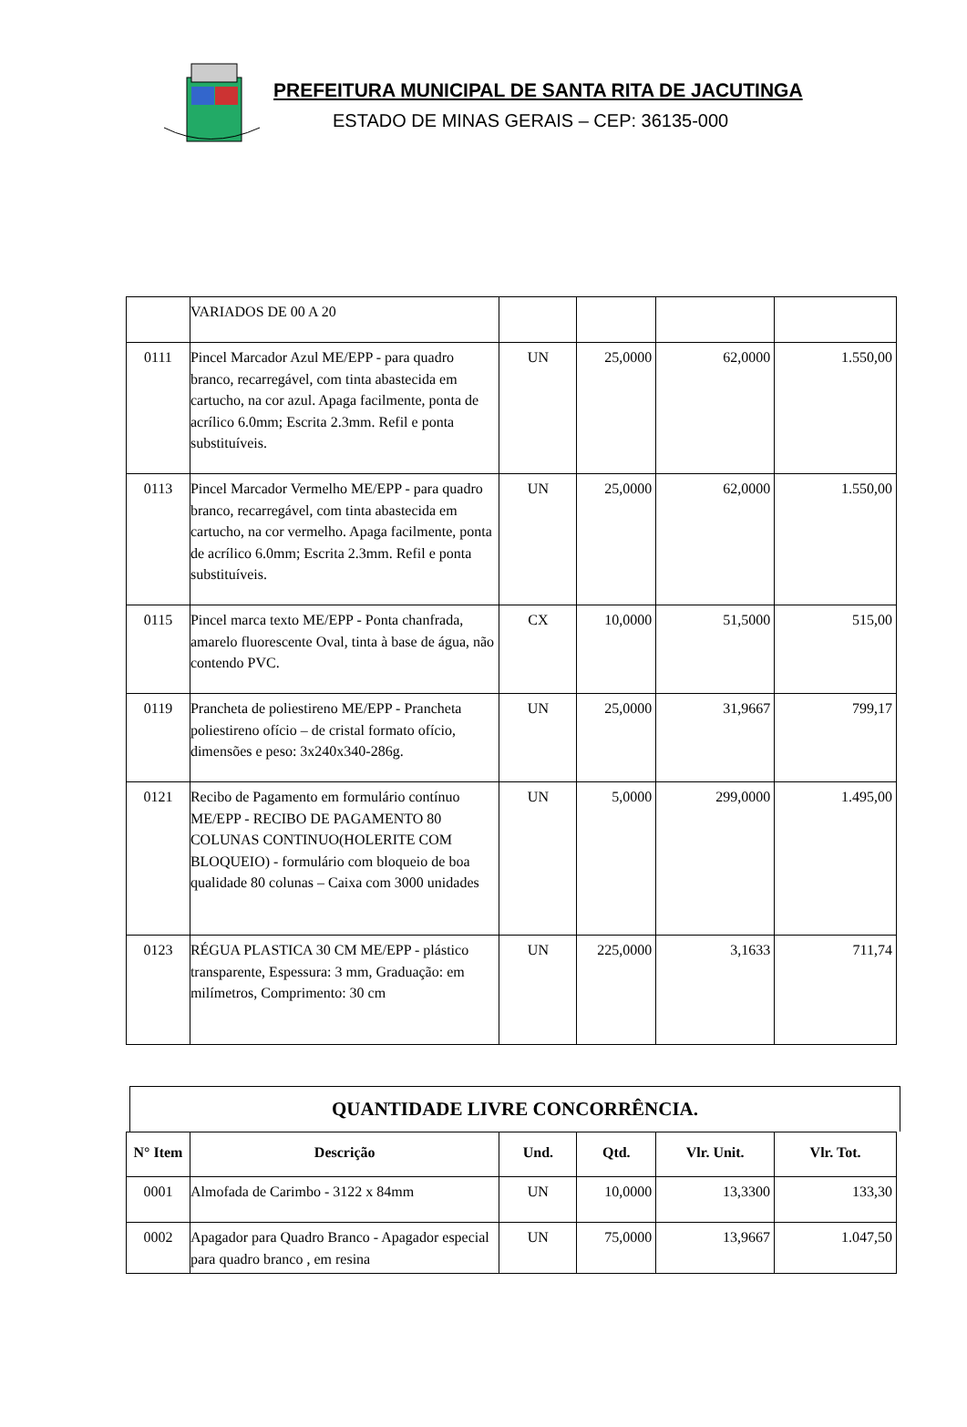PREFEITURA MUNICIPAL DE SANTA RITA DE JACUTINGA
ESTADO DE MINAS GERAIS – CEP: 36135-000
| | VARIADOS DE 00 A 20 | | | | |
| 0111 | Pincel Marcador Azul ME/EPP - para quadro branco, recarregável, com tinta abastecida em cartucho, na cor azul. Apaga facilmente, ponta de acrílico 6.0mm; Escrita 2.3mm. Refil e ponta substituíveis. | UN | 25,0000 | 62,0000 | 1.550,00 |
| 0113 | Pincel Marcador Vermelho ME/EPP - para quadro branco, recarregável, com tinta abastecida em cartucho, na cor vermelho. Apaga facilmente, ponta de acrílico 6.0mm; Escrita 2.3mm. Refil e ponta substituíveis. | UN | 25,0000 | 62,0000 | 1.550,00 |
| 0115 | Pincel marca texto ME/EPP - Ponta chanfrada, amarelo fluorescente Oval, tinta à base de água, não contendo PVC. | CX | 10,0000 | 51,5000 | 515,00 |
| 0119 | Prancheta de poliestireno ME/EPP - Prancheta poliestireno ofício – de cristal formato ofício, dimensões e peso: 3x240x340-286g. | UN | 25,0000 | 31,9667 | 799,17 |
| 0121 | Recibo de Pagamento em formulário contínuo ME/EPP - RECIBO DE PAGAMENTO 80 COLUNAS CONTINUO(HOLERITE COM BLOQUEIO) - formulário com bloqueio de boa qualidade 80 colunas – Caixa com 3000 unidades | UN | 5,0000 | 299,0000 | 1.495,00 |
| 0123 | RÉGUA PLASTICA 30 CM ME/EPP - plástico transparente, Espessura: 3 mm, Graduação: em milímetros, Comprimento: 30 cm | UN | 225,0000 | 3,1633 | 711,74 |
QUANTIDADE LIVRE CONCORRÊNCIA.
| N° Item | Descrição | Und. | Qtd. | Vlr. Unit. | Vlr. Tot. |
| --- | --- | --- | --- | --- | --- |
| 0001 | Almofada de Carimbo - 3122 x 84mm | UN | 10,0000 | 13,3300 | 133,30 |
| 0002 | Apagador para Quadro Branco - Apagador especial para quadro branco , em resina | UN | 75,0000 | 13,9667 | 1.047,50 |